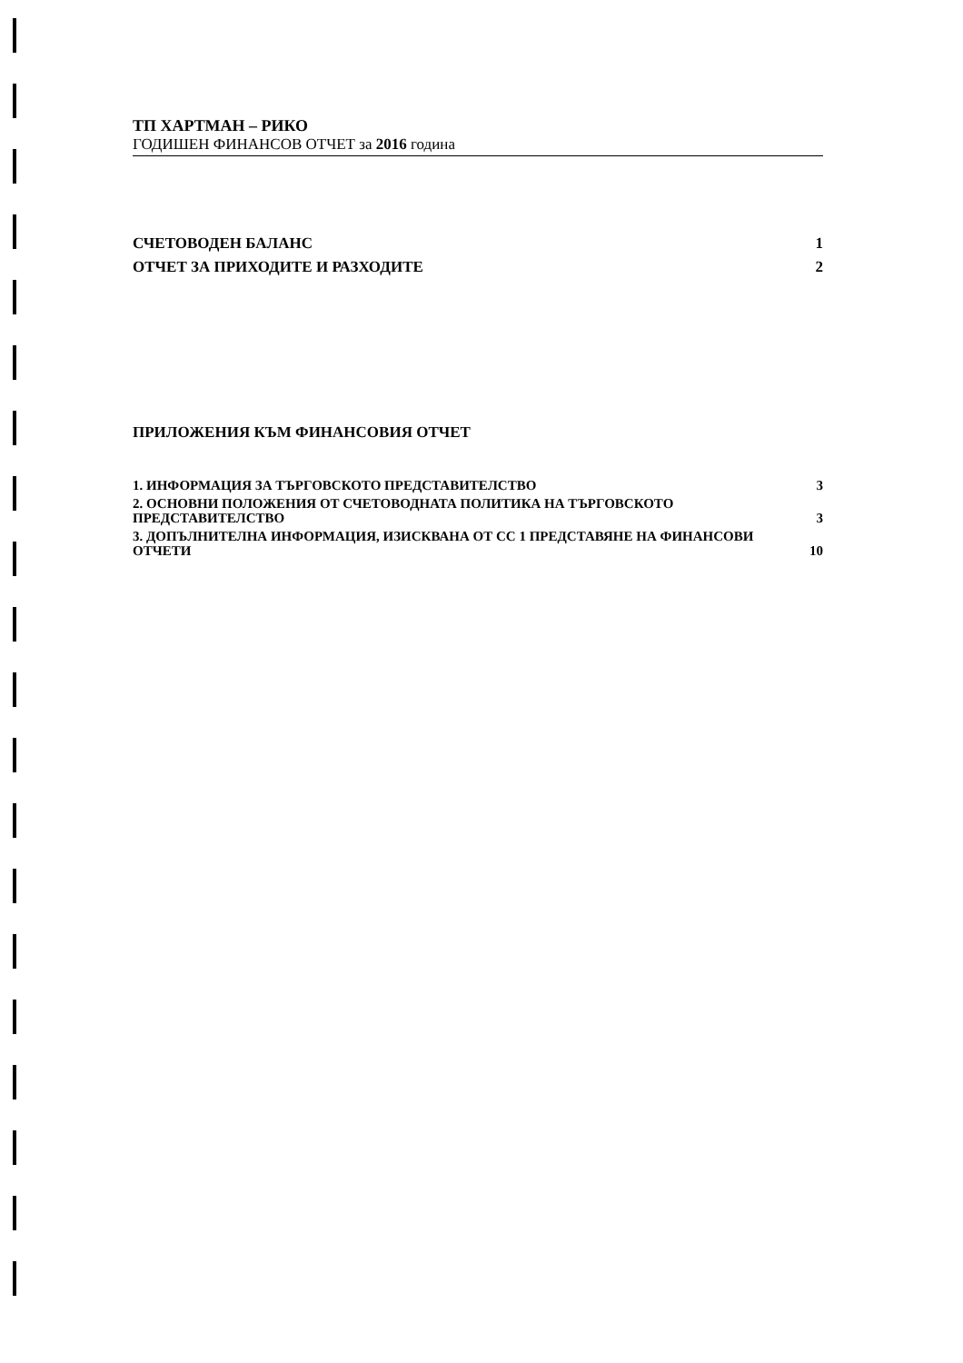ТП ХАРТМАН – РИКО
ГОДИШЕН ФИНАНСОВ ОТЧЕТ за 2016 година
СЧЕТОВОДЕН БАЛАНС 1
ОТЧЕТ ЗА ПРИХОДИТЕ И РАЗХОДИТЕ 2
ПРИЛОЖЕНИЯ КЪМ ФИНАНСОВИЯ ОТЧЕТ
1. ИНФОРМАЦИЯ ЗА ТЪРГОВСКОТО ПРЕДСТАВИТЕЛСТВО 3
2. ОСНОВНИ ПОЛОЖЕНИЯ ОТ СЧЕТОВОДНАТА ПОЛИТИКА НА ТЪРГОВСКОТО ПРЕДСТАВИТЕЛСТВО 3
3. ДОПЪЛНИТЕЛНА ИНФОРМАЦИЯ, ИЗИСКВАНА ОТ СС 1 ПРЕДСТАВЯНЕ НА ФИНАНСОВИ ОТЧЕТИ 10